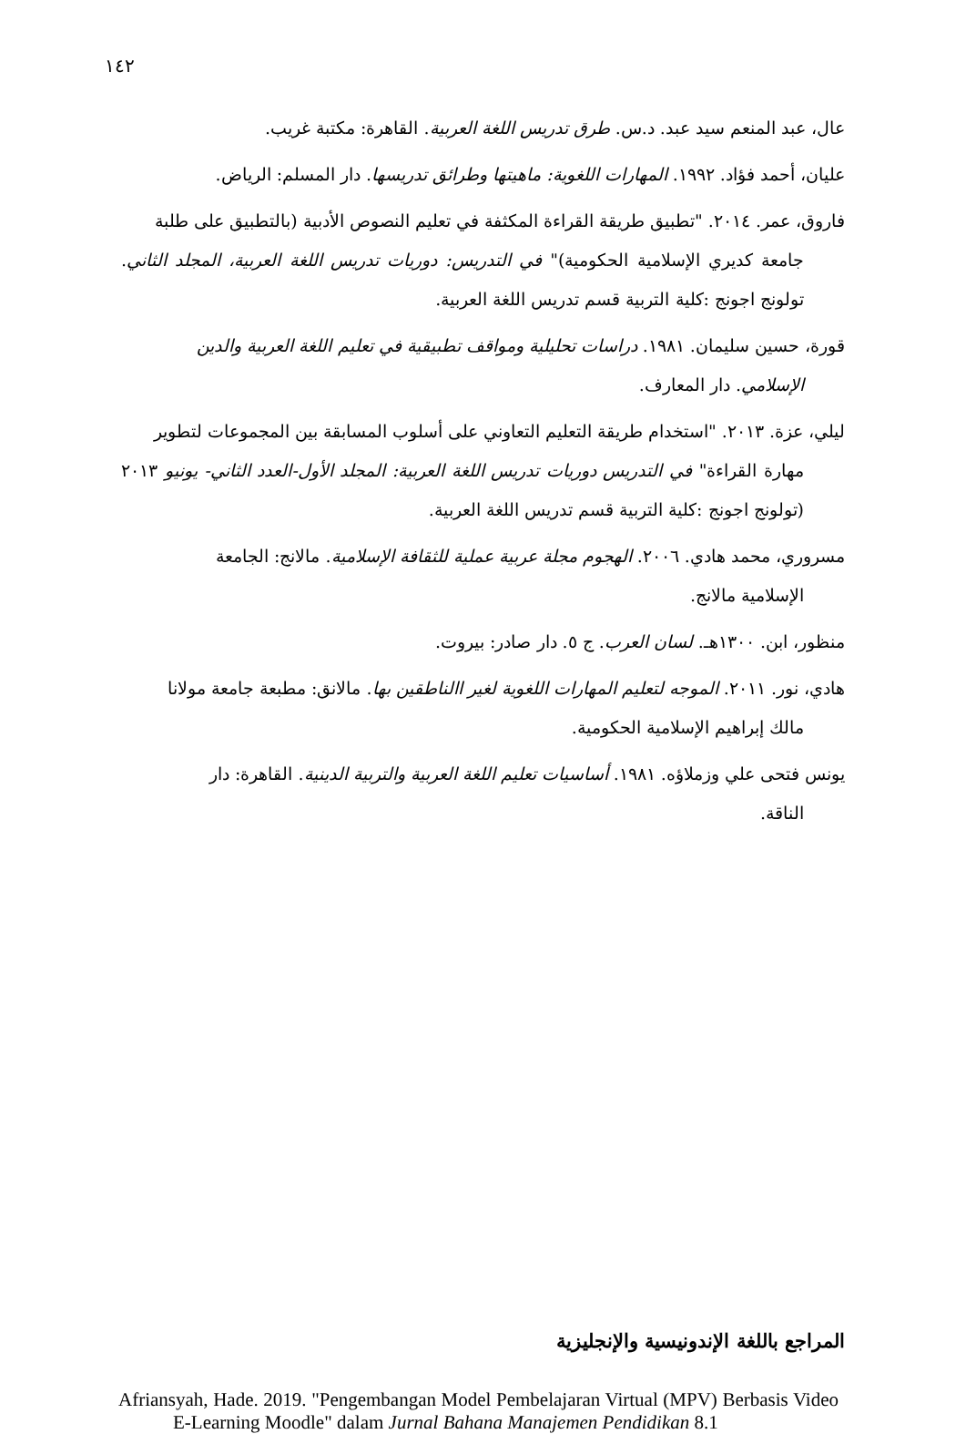١٤٢
عال، عبد المنعم سيد عبد. د.س. طرق تدريس اللغة العربية. القاهرة: مكتبة غريب.
عليان، أحمد فؤاد. ١٩٩٢. المهارات اللغوية: ماهيتها وطرائق تدريسها. دار المسلم: الرياض.
فاروق، عمر. ٢٠١٤. "تطبيق طريقة القراءة المكثفة في تعليم النصوص الأدبية (بالتطبيق على طلبة
جامعة كديري الإسلامية الحكومية)" في التدريس: دوريات تدريس اللغة العربية، المجلد الثاني. تولونج اجونج :كلية التربية قسم تدريس اللغة العربية.
قورة، حسين سليمان. ١٩٨١. دراسات تحليلية ومواقف تطبيقية في تعليم اللغة العربية والدين
الإسلامي. دار المعارف.
ليلي، عزة. ٢٠١٣. "استخدام طريقة التعليم التعاوني على أسلوب المسابقة بين المجموعات لتطوير
مهارة القراءة" في التدريس دوريات تدريس اللغة العربية: المجلد الأول-العدد الثاني- يونيو ٢٠١٣ (تولونج اجونج :كلية التربية قسم تدريس اللغة العربية.
مسروري، محمد هادي. ٢٠٠٦. الهجوم مجلة عربية عملية للثقافة الإسلامية. مالانج: الجامعة
الإسلامية مالانج.
منظور، ابن. ١٣٠٠هـ. لسان العرب. ج ٥. دار صادر: بيروت.
هادي، نور. ٢٠١١. الموجه لتعليم المهارات اللغوية لغير االناطقين بها. مالانق: مطبعة جامعة مولانا
مالك إبراهيم الإسلامية الحكومية.
يونس فتحى علي وزملاؤه. ١٩٨١. أساسيات تعليم اللغة العربية والتربية الدينية. القاهرة: دار
الناقة.
المراجع باللغة الإندونيسية والإنجليزية
Afriansyah, Hade. 2019. "Pengembangan Model Pembelajaran Virtual (MPV) Berbasis Video E-Learning Moodle" dalam Jurnal Bahana Manajemen Pendidikan 8.1